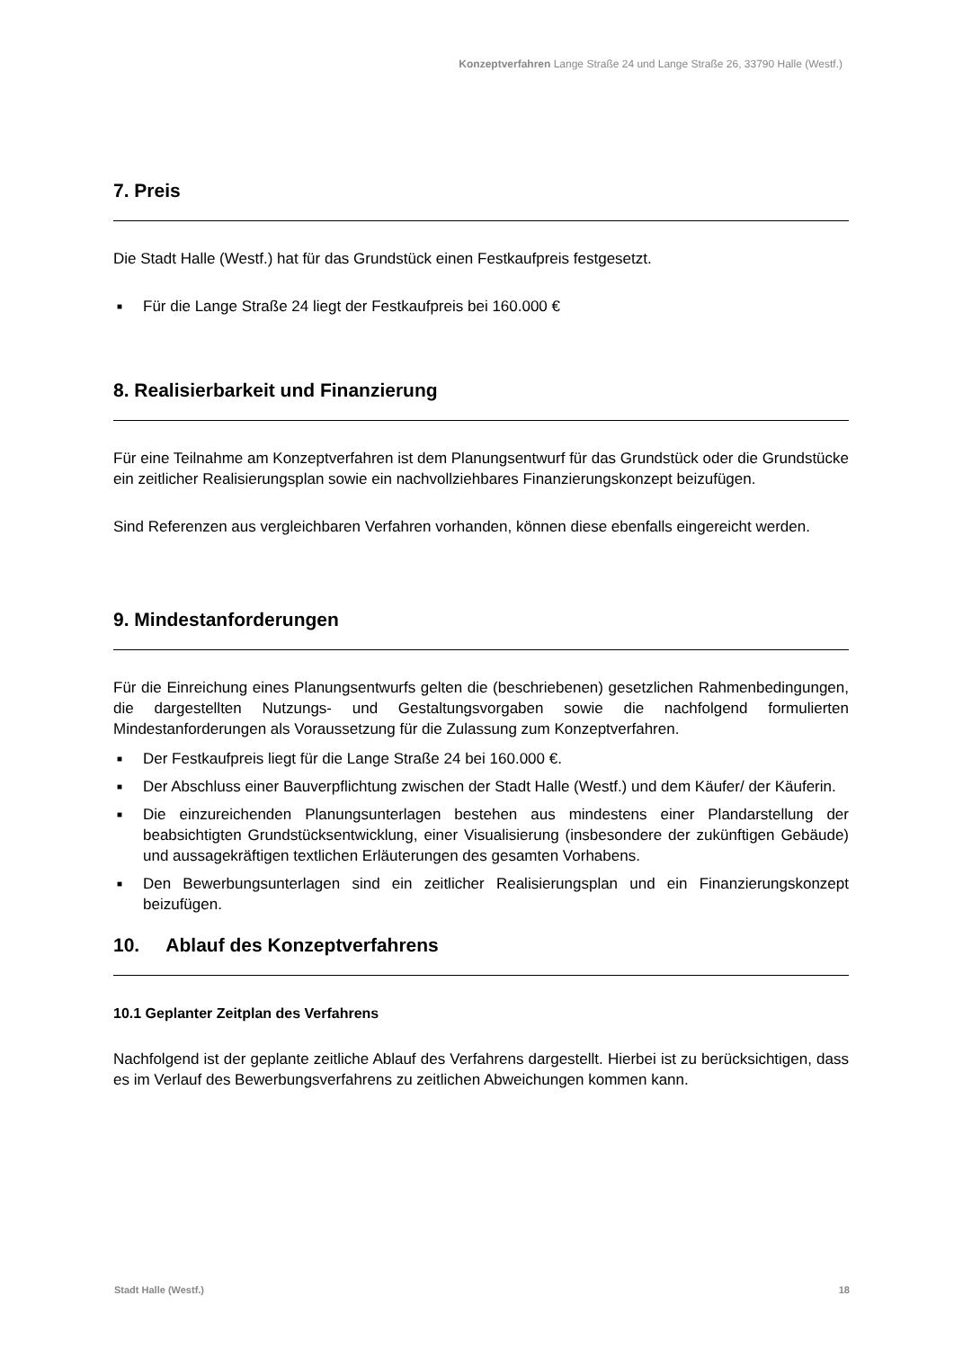Konzeptverfahren Lange Straße 24 und Lange Straße 26, 33790 Halle (Westf.)
7. Preis
Die Stadt Halle (Westf.) hat für das Grundstück einen Festkaufpreis festgesetzt.
■ Für die Lange Straße 24 liegt der Festkaufpreis bei 160.000 €
8. Realisierbarkeit und Finanzierung
Für eine Teilnahme am Konzeptverfahren ist dem Planungsentwurf für das Grundstück oder die Grundstücke ein zeitlicher Realisierungsplan sowie ein nachvollziehbares Finanzierungskonzept beizufügen.
Sind Referenzen aus vergleichbaren Verfahren vorhanden, können diese ebenfalls eingereicht werden.
9. Mindestanforderungen
Für die Einreichung eines Planungsentwurfs gelten die (beschriebenen) gesetzlichen Rahmenbedingungen, die dargestellten Nutzungs- und Gestaltungsvorgaben sowie die nachfolgend formulierten Mindestanforderungen als Voraussetzung für die Zulassung zum Konzeptverfahren.
■ Der Festkaufpreis liegt für die Lange Straße 24 bei 160.000 €.
■ Der Abschluss einer Bauverpflichtung zwischen der Stadt Halle (Westf.) und dem Käufer/ der Käuferin.
■ Die einzureichenden Planungsunterlagen bestehen aus mindestens einer Plandarstellung der beabsichtigten Grundstücksentwicklung, einer Visualisierung (insbesondere der zukünftigen Gebäude) und aussagekräftigen textlichen Erläuterungen des gesamten Vorhabens.
■ Den Bewerbungsunterlagen sind ein zeitlicher Realisierungsplan und ein Finanzierungskonzept beizufügen.
10. Ablauf des Konzeptverfahrens
10.1 Geplanter Zeitplan des Verfahrens
Nachfolgend ist der geplante zeitliche Ablauf des Verfahrens dargestellt. Hierbei ist zu berücksichtigen, dass es im Verlauf des Bewerbungsverfahrens zu zeitlichen Abweichungen kommen kann.
Stadt Halle (Westf.) 18